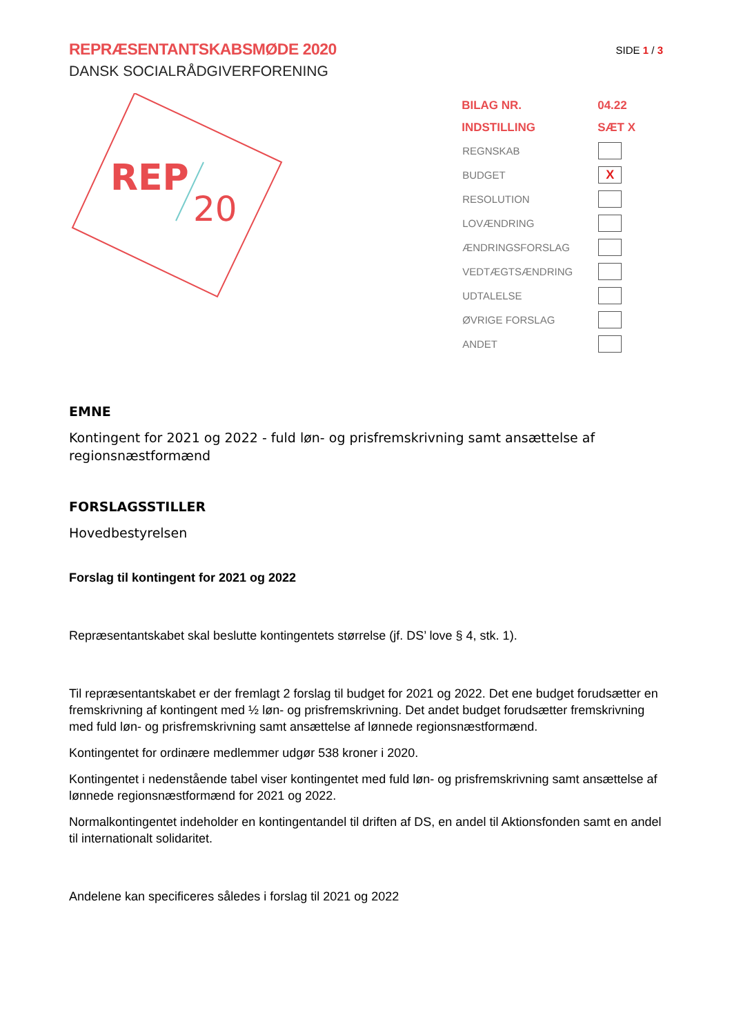REPRÆSENTANTSKABSMØDE 2020
DANSK SOCIALRÅDGIVERFORENING
SIDE 1 / 3
REP
20
| BILAG NR. | 04.22 |
| --- | --- |
| INDSTILLING | SÆT X |
| REGNSKAB | |
| BUDGET | X |
| RESOLUTION | |
| LOVÆNDRING | |
| ÆNDRINGSFORSLAG | |
| VEDTÆGTSÆNDRING | |
| UDTALELSE | |
| ØVRIGE FORSLAG | |
| ANDET | |
EMNE
Kontingent for 2021 og 2022 - fuld løn- og prisfremskrivning samt ansættelse af regionsnæstformænd
FORSLAGSSTILLER
Hovedbestyrelsen
Forslag til kontingent for 2021 og 2022
Repræsentantskabet skal beslutte kontingentets størrelse (jf. DS’ love § 4, stk. 1).
Til repræsentantskabet er der fremlagt 2 forslag til budget for 2021 og 2022. Det ene budget forudsætter en fremskrivning af kontingent med ½ løn- og prisfremskrivning. Det andet budget forudsætter fremskrivning med fuld løn- og prisfremskrivning samt ansættelse af lønnede regionsnæstformænd.
Kontingentet for ordinære medlemmer udgør 538 kroner i 2020.
Kontingentet i nedenstående tabel viser kontingentet med fuld løn- og prisfremskrivning samt ansættelse af lønnede regionsnæstformænd for 2021 og 2022.
Normalkontingentet indeholder en kontingentandel til driften af DS, en andel til Aktionsfonden samt en andel til internationalt solidaritet.
Andelene kan specificeres således i forslag til 2021 og 2022